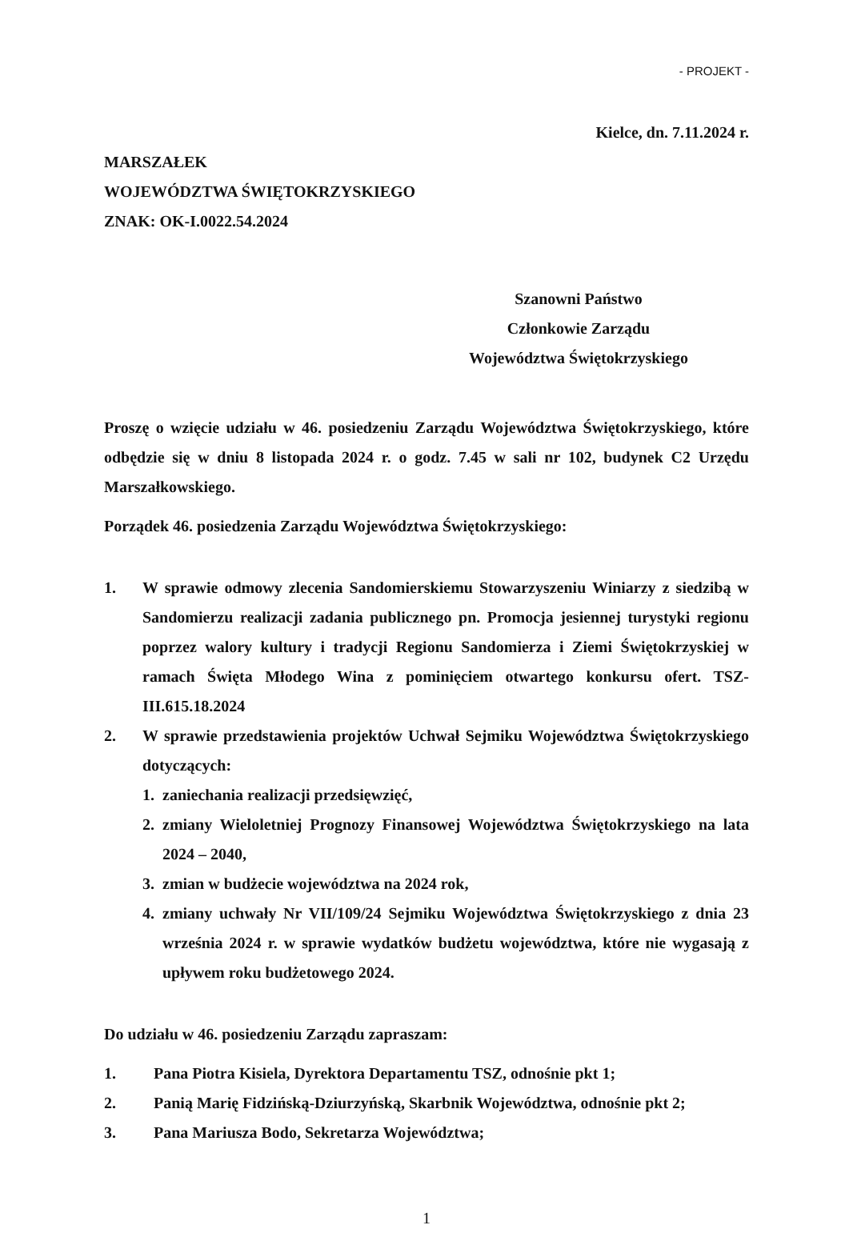- PROJEKT -
Kielce, dn. 7.11.2024 r.
MARSZAŁEK
WOJEWÓDZTWA ŚWIĘTOKRZYSKIEGO
ZNAK: OK-I.0022.54.2024
Szanowni Państwo
Członkowie Zarządu
Województwa Świętokrzyskiego
Proszę o wzięcie udziału w 46. posiedzeniu Zarządu Województwa Świętokrzyskiego, które odbędzie się w dniu 8 listopada 2024 r. o godz. 7.45 w sali nr 102, budynek C2 Urzędu Marszałkowskiego.
Porządek 46. posiedzenia Zarządu Województwa Świętokrzyskiego:
1. W sprawie odmowy zlecenia Sandomierskiemu Stowarzyszeniu Winiarzy z siedzibą w Sandomierzu realizacji zadania publicznego pn. Promocja jesiennej turystyki regionu poprzez walory kultury i tradycji Regionu Sandomierza i Ziemi Świętokrzyskiej w ramach Święta Młodego Wina z pominięciem otwartego konkursu ofert. TSZ-III.615.18.2024
2. W sprawie przedstawienia projektów Uchwał Sejmiku Województwa Świętokrzyskiego dotyczących:
1. zaniechania realizacji przedsięwzięć,
2. zmiany Wieloletniej Prognozy Finansowej Województwa Świętokrzyskiego na lata 2024 – 2040,
3. zmian w budżecie województwa na 2024 rok,
4. zmiany uchwały Nr VII/109/24 Sejmiku Województwa Świętokrzyskiego z dnia 23 września 2024 r. w sprawie wydatków budżetu województwa, które nie wygasają z upływem roku budżetowego 2024.
Do udziału w 46. posiedzeniu Zarządu zapraszam:
1. Pana Piotra Kisiela, Dyrektora Departamentu TSZ, odnośnie pkt 1;
2. Panią Marię Fidzińską-Dziurzyńską, Skarbnik Województwa, odnośnie pkt 2;
3. Pana Mariusza Bodo, Sekretarza Województwa;
1